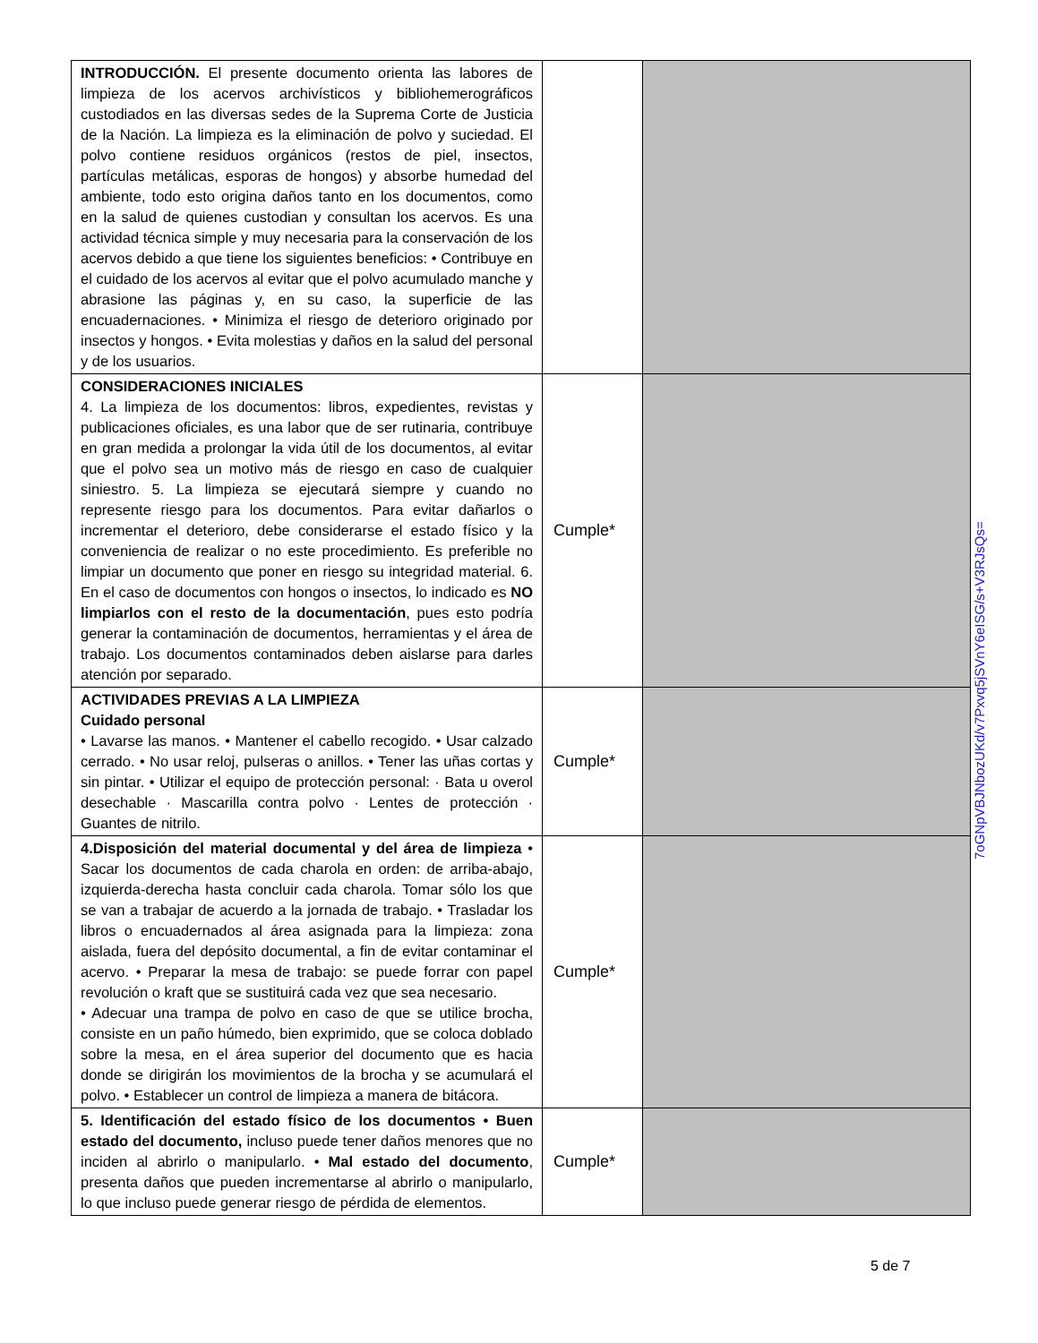| INTRODUCCIÓN. El presente documento orienta las labores de limpieza de los acervos archivísticos y bibliohemerográficos custodiados en las diversas sedes de la Suprema Corte de Justicia de la Nación. La limpieza es la eliminación de polvo y suciedad. El polvo contiene residuos orgánicos (restos de piel, insectos, partículas metálicas, esporas de hongos) y absorbe humedad del ambiente, todo esto origina daños tanto en los documentos, como en la salud de quienes custodian y consultan los acervos. Es una actividad técnica simple y muy necesaria para la conservación de los acervos debido a que tiene los siguientes beneficios: • Contribuye en el cuidado de los acervos al evitar que el polvo acumulado manche y abrasione las páginas y, en su caso, la superficie de las encuadernaciones. • Minimiza el riesgo de deterioro originado por insectos y hongos. • Evita molestias y daños en la salud del personal y de los usuarios. | | |
| CONSIDERACIONES INICIALES 4. La limpieza de los documentos: libros, expedientes, revistas y publicaciones oficiales, es una labor que de ser rutinaria, contribuye en gran medida a prolongar la vida útil de los documentos, al evitar que el polvo sea un motivo más de riesgo en caso de cualquier siniestro. 5. La limpieza se ejecutará siempre y cuando no represente riesgo para los documentos. Para evitar dañarlos o incrementar el deterioro, debe considerarse el estado físico y la conveniencia de realizar o no este procedimiento. Es preferible no limpiar un documento que poner en riesgo su integridad material. 6. En el caso de documentos con hongos o insectos, lo indicado es NO limpiarlos con el resto de la documentación , pues esto podría generar la contaminación de documentos, herramientas y el área de trabajo. Los documentos contaminados deben aislarse para darles atención por separado. | Cumple* | |
| ACTIVIDADES PREVIAS A LA LIMPIEZA Cuidado personal • Lavarse las manos. • Mantener el cabello recogido. • Usar calzado cerrado. • No usar reloj, pulseras o anillos. • Tener las uñas cortas y sin pintar. • Utilizar el equipo de protección personal: · Bata u overol desechable · Mascarilla contra polvo · Lentes de protección · Guantes de nitrilo. | Cumple* | |
| 4.Disposición del material documental y del área de limpieza • Sacar los documentos de cada charola en orden: de arriba-abajo, izquierda-derecha hasta concluir cada charola. Tomar sólo los que se van a trabajar de acuerdo a la jornada de trabajo. • Trasladar los libros o encuadernados al área asignada para la limpieza: zona aislada, fuera del depósito documental, a fin de evitar contaminar el acervo. • Preparar la mesa de trabajo: se puede forrar con papel revolución o kraft que se sustituirá cada vez que sea necesario. • Adecuar una trampa de polvo en caso de que se utilice brocha, consiste en un paño húmedo, bien exprimido, que se coloca doblado sobre la mesa, en el área superior del documento que es hacia donde se dirigirán los movimientos de la brocha y se acumulará el polvo. • Establecer un control de limpieza a manera de bitácora. | Cumple* | |
| 5. Identificación del estado físico de los documentos • Buen estado del documento, incluso puede tener daños menores que no inciden al abrirlo o manipularlo. • Mal estado del documento , presenta daños que pueden incrementarse al abrirlo o manipularlo, lo que incluso puede generar riesgo de pérdida de elementos. | Cumple* | |
7oGNpVBJNbozUKd/v7Pxvq5jSVnY6eISG/s+V3RJsQs=
5 de 7